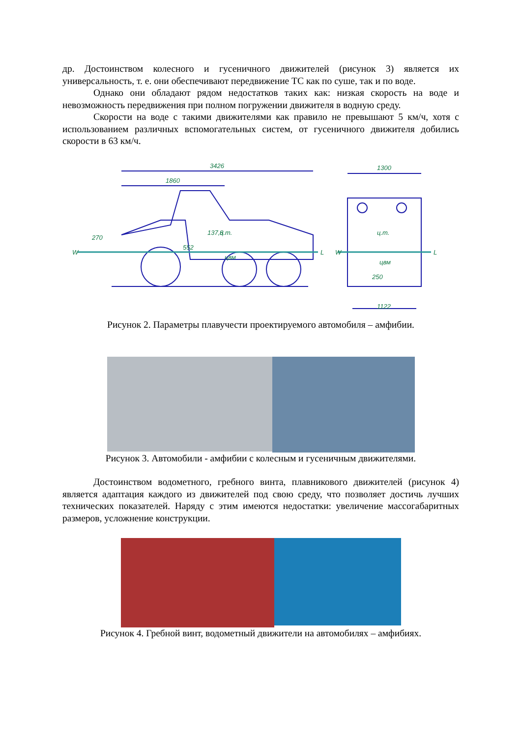др. Достоинством колесного и гусеничного движителей (рисунок 3) является их универсальность, т. е. они обеспечивают передвижение ТС как по суше, так и по воде.
Однако они обладают рядом недостатков таких как: низкая скорость на воде и невозможность передвижения при полном погружении движителя в водную среду.
Скорости на воде с такими движителями как правило не превышают 5 км/ч, хотя с использованием различных вспомогательных систем, от гусеничного движителя добились скорости в 63 км/ч.
3426
1860
1300
1122
W
L
W
L
270
552
137,8
250
ц.т.
цвм
ц.т.
цвм
Рисунок 2. Параметры плавучести проектируемого автомобиля – амфибии.
Рисунок 3. Автомобили - амфибии с колесным и гусеничным движителями.
Достоинством водометного, гребного винта, плавникового движителей (рисунок 4) является адаптация каждого из движителей под свою среду, что позволяет достичь лучших технических показателей. Наряду с этим имеются недостатки: увеличение массогабаритных размеров, усложнение конструкции.
Рисунок 4. Гребной винт, водометный движители на автомобилях – амфибиях.